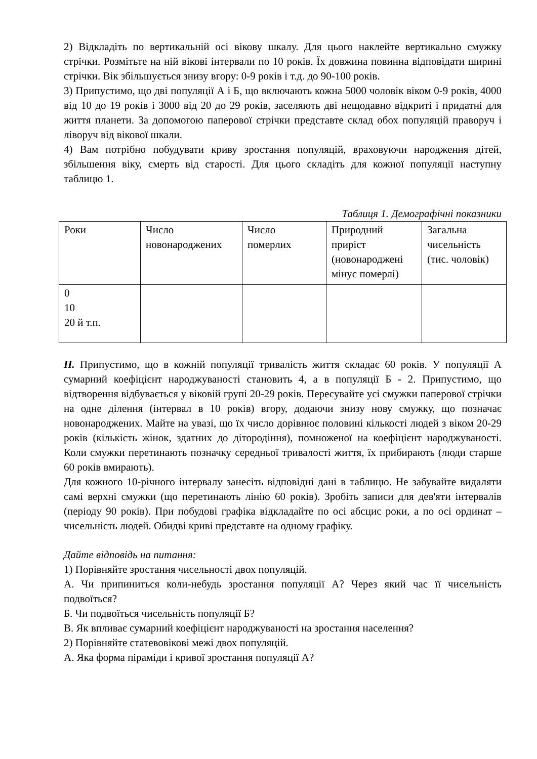2) Відкладіть по вертикальній осі вікову шкалу. Для цього наклейте вертикально смужку стрічки. Розмітьте на ній вікові інтервали по 10 років. Їх довжина повинна відповідати ширині стрічки. Вік збільшується знизу вгору: 0-9 років і т.д. до 90-100 років.
3) Припустимо, що дві популяції А і Б, що включають кожна 5000 чоловік віком 0-9 років, 4000 від 10 до 19 років і 3000 від 20 до 29 років, заселяють дві нещодавно відкриті і придатні для життя планети. За допомогою паперової стрічки представте склад обох популяцій праворуч і ліворуч від вікової шкали.
4) Вам потрібно побудувати криву зростання популяцій, враховуючи народження дітей, збільшення віку, смерть від старості. Для цього складіть для кожної популяції наступну таблицю 1.
Таблиця 1. Демографічні показники
| Роки | Число новонароджених | Число померлих | Природний приріст (новонароджені мінус померлі) | Загальна чисельність (тис. чоловік) |
| 0 10 20 й т.п. | | | | |
II. Припустимо, що в кожній популяції тривалість життя складає 60 років. У популяції А сумарний коефіцієнт народжуваності становить 4, а в популяції Б - 2. Припустимо, що відтворення відбувається у віковій групі 20-29 років. Пересувайте усі смужки паперової стрічки на одне ділення (інтервал в 10 років) вгору, додаючи знизу нову смужку, що позначає новонароджених. Майте на увазі, що їх число дорівнює половині кількості людей з віком 20-29 років (кількість жінок, здатних до дітородіння), помноженої на коефіцієнт народжуваності. Коли смужки перетинають позначку середньої тривалості життя, їх прибирають (люди старше 60 років вмирають).
Для кожного 10-річного інтервалу занесіть відповідні дані в таблицю. Не забувайте видаляти самі верхні смужки (що перетинають лінію 60 років). Зробіть записи для дев'яти інтервалів (періоду 90 років). При побудові графіка відкладайте по осі абсцис роки, а по осі ординат – чисельність людей. Обидві криві представте на одному графіку.
Дайте відповідь на питання:
1) Порівняйте зростання чисельності двох популяцій.
А. Чи припиниться коли-небудь зростання популяції А? Через який час її чисельність подвоїться?
Б. Чи подвоїться чисельність популяції Б?
В. Як впливає сумарний коефіцієнт народжуваності на зростання населення?
2) Порівняйте статевовікові межі двох популяцій.
А. Яка форма піраміди і кривої зростання популяції А?